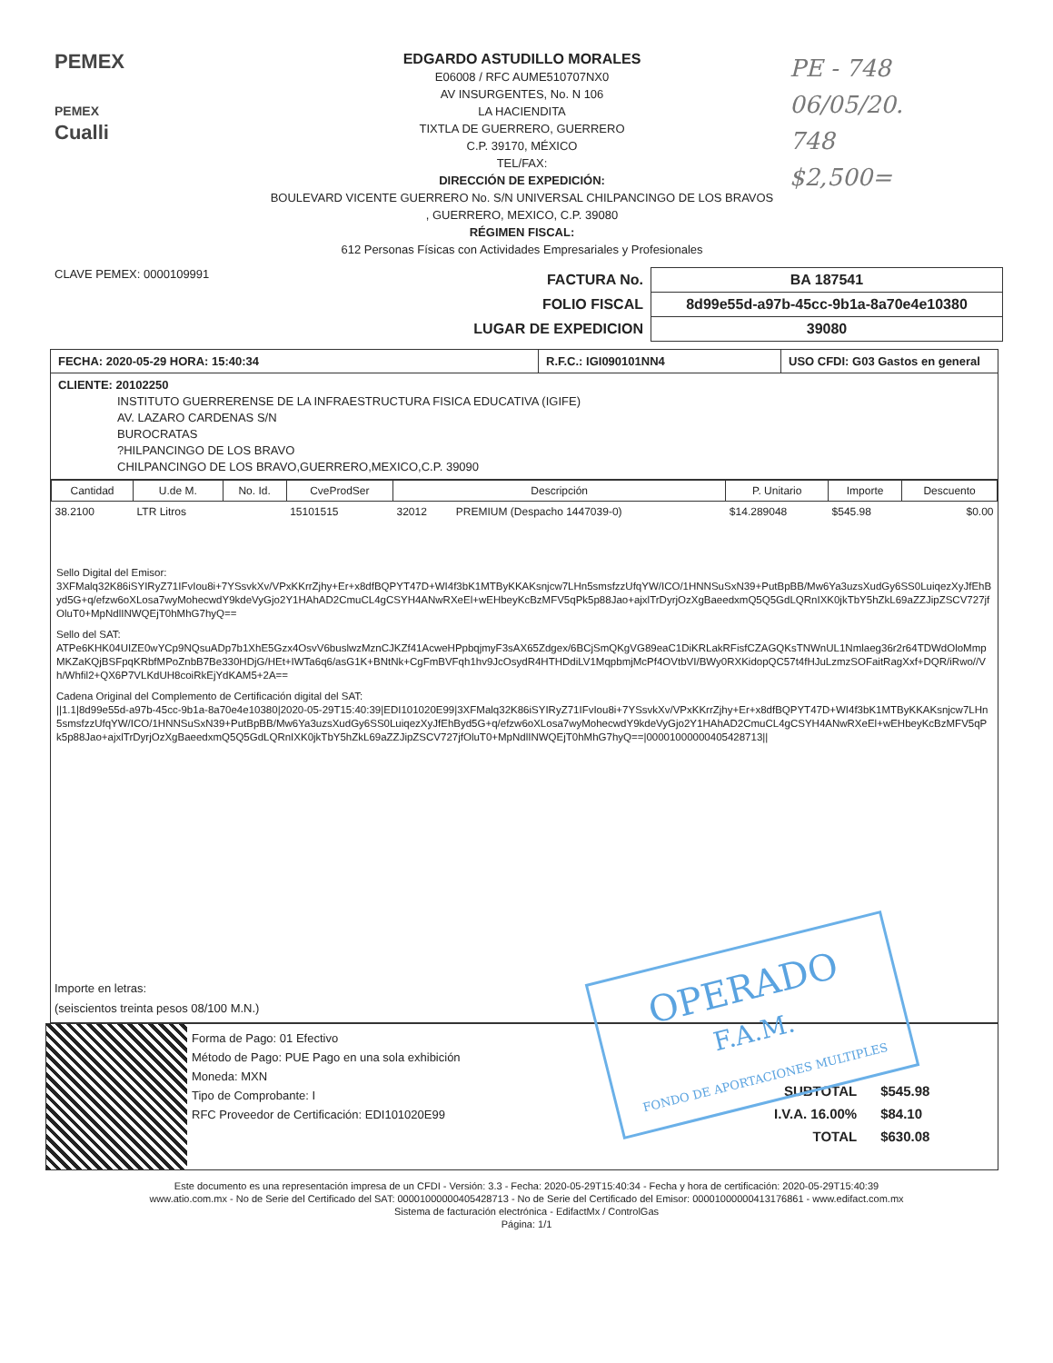PEMEX
PEMEX
Cualli
EDGARDO ASTUDILLO MORALES
E06008 / RFC AUME510707NX0
AV INSURGENTES, No. N 106
LA HACIENDITA
TIXTLA DE GUERRERO, GUERRERO
C.P. 39170, MÉXICO
TEL/FAX:
DIRECCIÓN DE EXPEDICIÓN:
BOULEVARD VICENTE GUERRERO No. S/N UNIVERSAL CHILPANCINGO DE LOS BRAVOS
, GUERRERO, MEXICO, C.P. 39080
RÉGIMEN FISCAL:
612 Personas Físicas con Actividades Empresariales y Profesionales
PE - 748
06/05/20.
748
$2,500=
CLAVE PEMEX: 0000109991
| FACTURA No. | BA 187541 |
| FOLIO FISCAL | 8d99e55d-a97b-45cc-9b1a-8a70e4e10380 |
| LUGAR DE EXPEDICION | 39080 |
FECHA: 2020-05-29 HORA: 15:40:34 R.F.C.: IGI090101NN4 USO CFDI: G03 Gastos en general
CLIENTE: 20102250
INSTITUTO GUERRERENSE DE LA INFRAESTRUCTURA FISICA EDUCATIVA (IGIFE)
AV. LAZARO CARDENAS S/N
BUROCRATAS
?HILPANCINGO DE LOS BRAVO
CHILPANCINGO DE LOS BRAVO,GUERRERO,MEXICO,C.P. 39090
| Cantidad | U.de M. | No. Id. | CveProdSer | Descripción | | P. Unitario | Importe | Descuento |
| --- | --- | --- | --- | --- | --- | --- | --- | --- |
| 38.2100 | LTR Litros | | 15101515 | 32012 | PREMIUM (Despacho 1447039-0) | $14.289048 | $545.98 | $0.00 |
Sello Digital del Emisor:
3XFMalq32K86iSYIRyZ71IFvIou8i+7YSsvkXv/VPxKKrrZjhy+Er+x8dfBQPYT47D+WI4f3bK1MTByKKAKsnjcw7LHn5smsfzzUfqYW/ICO/1HNNSuSxN39+PutBpBB/Mw6Ya3uzsXudGy6SS0LuiqezXyJfEhByd5G+q/efzw6oXLosa7wyMohecwdY9kdeVyGjo2Y1HAhAD2CmuCL4gCSYH4ANwRXeEl+wEHbeyKcBzMFV5qPk5p88Jao+ajxlTrDyrjOzXgBaeedxmQ5Q5GdLQRnIXK0jkTbY5hZkL69aZZJipZSCV727jfOluT0+MpNdlINWQEjT0hMhG7hyQ==
Sello del SAT:
ATPe6KHK04UIZE0wYCp9NQsuADp7b1XhE5Gzx4OsvV6buslwzMznCJKZf41AcweHPpbqjmyF3sAX65Zdgex/6BCjSmQKgVG89eaC1DiKRLakRFisfCZAGQKsTNWnUL1Nmlaeg36r2r64TDWdOloMmpMKZaKQjBSFpqKRbfMPoZnbB7Be330HDjG/HEt+IWTa6q6/asG1K+BNtNk+CgFmBVFqh1hv9JcOsydR4HTHDdiLV1MqpbmjMcPf4OVtbVI/BWy0RXKidopQC57t4fHJuLzmzSOFaitRagXxf+DQR/iRwo//Vh/Whfil2+QX6P7VLKdUH8coiRkEjYdKAM5+2A==
Cadena Original del Complemento de Certificación digital del SAT:
||1.1|8d99e55d-a97b-45cc-9b1a-8a70e4e10380|2020-05-29T15:40:39|EDI101020E99|3XFMalq32K86iSYIRyZ71IFvIou8i+7YSsvkXv/VPxKKrrZjhy+Er+x8dfBQPYT47D+WI4f3bK1MTByKKAKsnjcw7LHn5smsfzzUfqYW/ICO/1HNNSuSxN39+PutBpBB/Mw6Ya3uzsXudGy6SS0LuiqezXyJfEhByd5G+q/efzw6oXLosa7wyMohecwdY9kdeVyGjo2Y1HAhAD2CmuCL4gCSYH4ANwRXeEl+wEHbeyKcBzMFV5qPk5p88Jao+ajxlTrDyrjOzXgBaeedxmQ5Q5GdLQRnIXK0jkTbY5hZkL69aZZJipZSCV727jfOluT0+MpNdlINWQEjT0hMhG7hyQ==|00001000000405428713||
Importe en letras:
(seiscientos treinta pesos 08/100 M.N.)
Forma de Pago: 01 Efectivo
Método de Pago: PUE Pago en una sola exhibición
Moneda: MXN
Tipo de Comprobante: I
RFC Proveedor de Certificación: EDI101020E99
| SUBTOTAL | $545.98 |
| I.V.A. 16.00% | $84.10 |
| TOTAL | $630.08 |
Este documento es una representación impresa de un CFDI - Versión: 3.3 - Fecha: 2020-05-29T15:40:34 - Fecha y hora de certificación: 2020-05-29T15:40:39
www.atio.com.mx - No de Serie del Certificado del SAT: 00001000000405428713 - No de Serie del Certificado del Emisor: 00001000000413176861 - www.edifact.com.mx
Sistema de facturación electrónica - EdifactMx / ControlGas
Página: 1/1
OPERADO
F.A.M.
FONDO DE APORTACIONES MULTIPLES